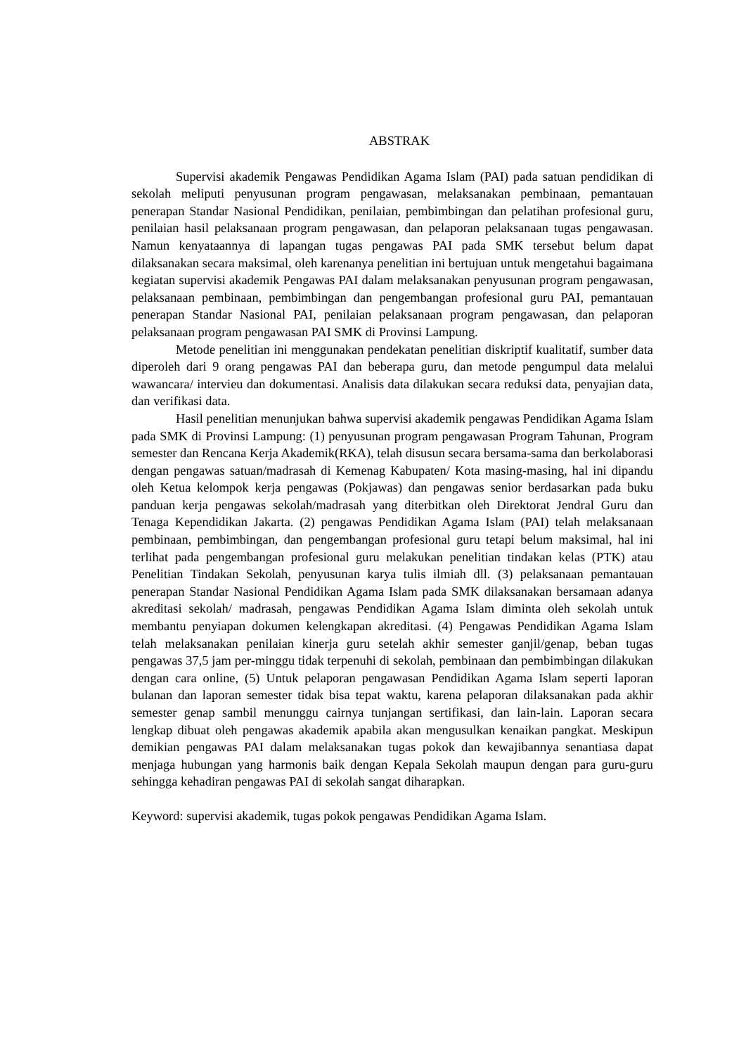ABSTRAK
Supervisi akademik Pengawas Pendidikan Agama Islam (PAI) pada satuan pendidikan di sekolah meliputi penyusunan program pengawasan, melaksanakan pembinaan, pemantauan penerapan Standar Nasional Pendidikan, penilaian, pembimbingan dan pelatihan profesional guru, penilaian hasil pelaksanaan program pengawasan, dan pelaporan pelaksanaan tugas pengawasan. Namun kenyataannya di lapangan tugas pengawas PAI pada SMK tersebut belum dapat dilaksanakan secara maksimal, oleh karenanya penelitian ini bertujuan untuk mengetahui bagaimana kegiatan supervisi akademik Pengawas PAI dalam melaksanakan penyusunan program pengawasan, pelaksanaan pembinaan, pembimbingan dan pengembangan profesional guru PAI, pemantauan penerapan Standar Nasional PAI, penilaian pelaksanaan program pengawasan, dan pelaporan pelaksanaan program pengawasan PAI SMK di Provinsi Lampung.
Metode penelitian ini menggunakan pendekatan penelitian diskriptif kualitatif, sumber data diperoleh dari 9 orang pengawas PAI dan beberapa guru, dan metode pengumpul data melalui wawancara/ intervieu dan dokumentasi. Analisis data dilakukan secara reduksi data, penyajian data, dan verifikasi data.
Hasil penelitian menunjukan bahwa supervisi akademik pengawas Pendidikan Agama Islam pada SMK di Provinsi Lampung: (1) penyusunan program pengawasan Program Tahunan, Program semester dan Rencana Kerja Akademik(RKA), telah disusun secara bersama-sama dan berkolaborasi dengan pengawas satuan/madrasah di Kemenag Kabupaten/ Kota masing-masing, hal ini dipandu oleh Ketua kelompok kerja pengawas (Pokjawas) dan pengawas senior berdasarkan pada buku panduan kerja pengawas sekolah/madrasah yang diterbitkan oleh Direktorat Jendral Guru dan Tenaga Kependidikan Jakarta. (2) pengawas Pendidikan Agama Islam (PAI) telah melaksanaan pembinaan, pembimbingan, dan pengembangan profesional guru tetapi belum maksimal, hal ini terlihat pada pengembangan profesional guru melakukan penelitian tindakan kelas (PTK) atau Penelitian Tindakan Sekolah, penyusunan karya tulis ilmiah dll. (3) pelaksanaan pemantauan penerapan Standar Nasional Pendidikan Agama Islam pada SMK dilaksanakan bersamaan adanya akreditasi sekolah/ madrasah, pengawas Pendidikan Agama Islam diminta oleh sekolah untuk membantu penyiapan dokumen kelengkapan akreditasi. (4) Pengawas Pendidikan Agama Islam telah melaksanakan penilaian kinerja guru setelah akhir semester ganjil/genap, beban tugas pengawas 37,5 jam per-minggu tidak terpenuhi di sekolah, pembinaan dan pembimbingan dilakukan dengan cara online, (5) Untuk pelaporan pengawasan Pendidikan Agama Islam seperti laporan bulanan dan laporan semester tidak bisa tepat waktu, karena pelaporan dilaksanakan pada akhir semester genap sambil menunggu cairnya tunjangan sertifikasi, dan lain-lain. Laporan secara lengkap dibuat oleh pengawas akademik apabila akan mengusulkan kenaikan pangkat. Meskipun demikian pengawas PAI dalam melaksanakan tugas pokok dan kewajibannya senantiasa dapat menjaga hubungan yang harmonis baik dengan Kepala Sekolah maupun dengan para guru-guru sehingga kehadiran pengawas PAI di sekolah sangat diharapkan.
Keyword: supervisi akademik, tugas pokok pengawas Pendidikan Agama Islam.